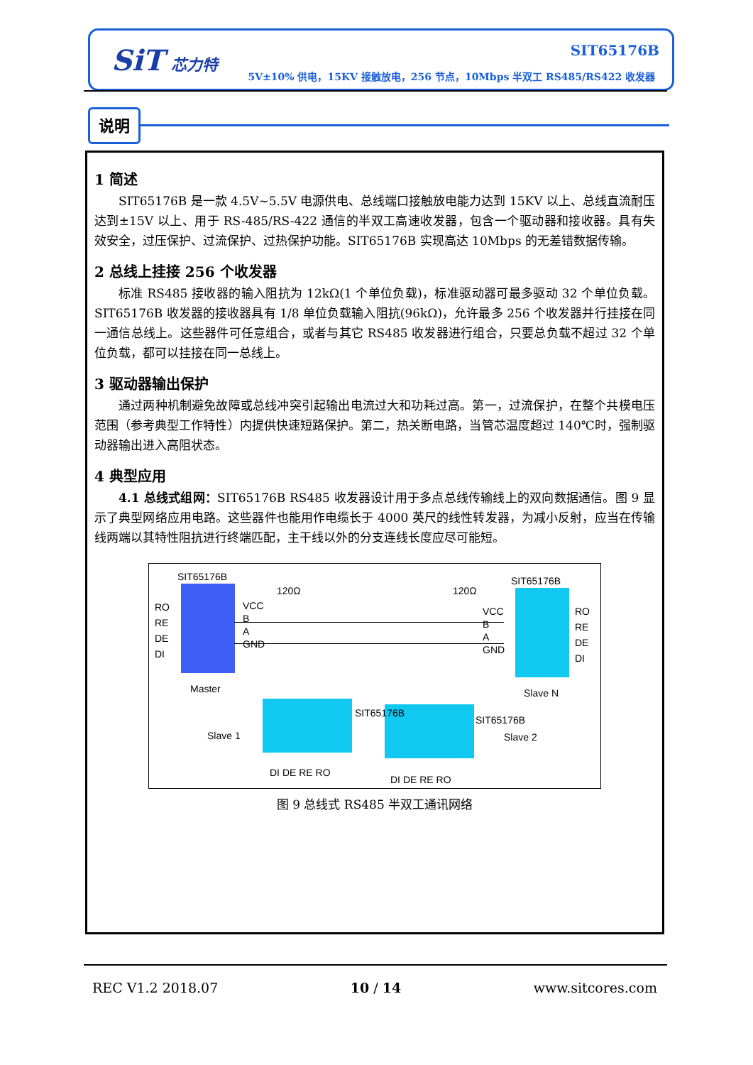SiT 芯力特 SIT65176B
5V±10% 供电，15KV 接触放电，256 节点，10Mbps 半双工 RS485/RS422 收发器
说明
1 简述
SIT65176B 是一款 4.5V~5.5V 电源供电、总线端口接触放电能力达到 15KV 以上、总线直流耐压达到±15V 以上、用于 RS-485/RS-422 通信的半双工高速收发器，包含一个驱动器和接收器。具有失效安全，过压保护、过流保护、过热保护功能。SIT65176B 实现高达 10Mbps 的无差错数据传输。
2 总线上挂接 256 个收发器
标准 RS485 接收器的输入阻抗为 12kΩ(1 个单位负载)，标准驱动器可最多驱动 32 个单位负载。SIT65176B 收发器的接收器具有 1/8 单位负载输入阻抗(96kΩ)，允许最多 256 个收发器并行挂接在同一通信总线上。这些器件可任意组合，或者与其它 RS485 收发器进行组合，只要总负载不超过 32 个单位负载，都可以挂接在同一总线上。
3 驱动器输出保护
通过两种机制避免故障或总线冲突引起输出电流过大和功耗过高。第一，过流保护，在整个共模电压范围（参考典型工作特性）内提供快速短路保护。第二，热关断电路，当管芯温度超过 140℃时，强制驱动器输出进入高阻状态。
4 典型应用
4.1 总线式组网：SIT65176B RS485 收发器设计用于多点总线传输线上的双向数据通信。图 9 显示了典型网络应用电路。这些器件也能用作电缆长于 4000 英尺的线性转发器，为减小反射，应当在传输线两端以其特性阻抗进行终端匹配，主干线以外的分支连线长度应尽可能短。
SIT65176B
120Ω 120Ω
SIT65176B
RO
RE
DE
DI
VCC
B
A
GND
RO
RE
DE
DI
VCC
B
A
GND
Master Slave N
Slave 1 Slave 2
DI DE RE RO
DI DE RE RO
SIT65176B
SIT65176B
图 9 总线式 RS485 半双工通讯网络
REC V1.2 2018.07 10 / 14 www.sitcores.com